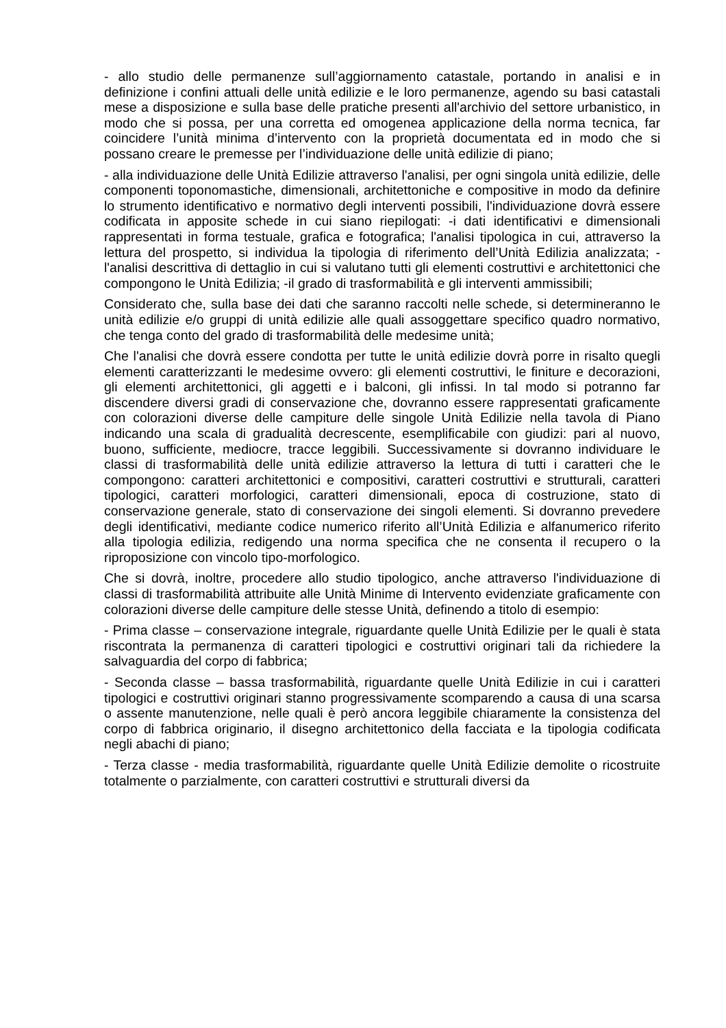- allo studio delle permanenze sull’aggiornamento catastale, portando in analisi e in definizione i confini attuali delle unità edilizie e le loro permanenze, agendo su basi catastali mese a disposizione e sulla base delle pratiche presenti all'archivio del settore urbanistico, in modo che si possa, per una corretta ed omogenea applicazione della norma tecnica, far coincidere l’unità minima d’intervento con la proprietà documentata ed in modo che si possano creare le premesse per l’individuazione delle unità edilizie di piano;
- alla individuazione delle Unità Edilizie attraverso l'analisi, per ogni singola unità edilizie, delle componenti toponomastiche, dimensionali, architettoniche e compositive in modo da definire lo strumento identificativo e normativo degli interventi possibili, l'individuazione dovrà essere codificata in apposite schede in cui siano riepilogati: -i dati identificativi e dimensionali rappresentati in forma testuale, grafica e fotografica; l'analisi tipologica in cui, attraverso la lettura del prospetto, si individua la tipologia di riferimento dell’Unità Edilizia analizzata; -l'analisi descrittiva di dettaglio in cui si valutano tutti gli elementi costruttivi e architettonici che compongono le Unità Edilizia; -il grado di trasformabilità e gli interventi ammissibili;
Considerato che, sulla base dei dati che saranno raccolti nelle schede, si determineranno le unità edilizie e/o gruppi di unità edilizie alle quali assoggettare specifico quadro normativo, che tenga conto del grado di trasformabilità delle medesime unità;
Che l'analisi che dovrà essere condotta per tutte le unità edilizie dovrà porre in risalto quegli elementi caratterizzanti le medesime ovvero: gli elementi costruttivi, le finiture e decorazioni, gli elementi architettonici, gli aggetti e i balconi, gli infissi. In tal modo si potranno far discendere diversi gradi di conservazione che, dovranno essere rappresentati graficamente con colorazioni diverse delle campiture delle singole Unità Edilizie nella tavola di Piano indicando una scala di gradualità decrescente, esemplificabile con giudizi: pari al nuovo, buono, sufficiente, mediocre, tracce leggibili. Successivamente si dovranno individuare le classi di trasformabilità delle unità edilizie attraverso la lettura di tutti i caratteri che le compongono: caratteri architettonici e compositivi, caratteri costruttivi e strutturali, caratteri tipologici, caratteri morfologici, caratteri dimensionali, epoca di costruzione, stato di conservazione generale, stato di conservazione dei singoli elementi. Si dovranno prevedere degli identificativi, mediante codice numerico riferito all’Unità Edilizia e alfanumerico riferito alla tipologia edilizia, redigendo una norma specifica che ne consenta il recupero o la riproposizione con vincolo tipo-morfologico.
Che si dovrà, inoltre, procedere allo studio tipologico, anche attraverso l'individuazione di classi di trasformabilità attribuite alle Unità Minime di Intervento evidenziate graficamente con colorazioni diverse delle campiture delle stesse Unità, definendo a titolo di esempio:
- Prima classe – conservazione integrale, riguardante quelle Unità Edilizie per le quali è stata riscontrata la permanenza di caratteri tipologici e costruttivi originari tali da richiedere la salvaguardia del corpo di fabbrica;
- Seconda classe – bassa trasformabilità, riguardante quelle Unità Edilizie in cui i caratteri tipologici e costruttivi originari stanno progressivamente scomparendo a causa di una scarsa o assente manutenzione, nelle quali è però ancora leggibile chiaramente la consistenza del corpo di fabbrica originario, il disegno architettonico della facciata e la tipologia codificata negli abachi di piano;
- Terza classe - media trasformabilità, riguardante quelle Unità Edilizie demolite o ricostruite totalmente o parzialmente, con caratteri costruttivi e strutturali diversi da